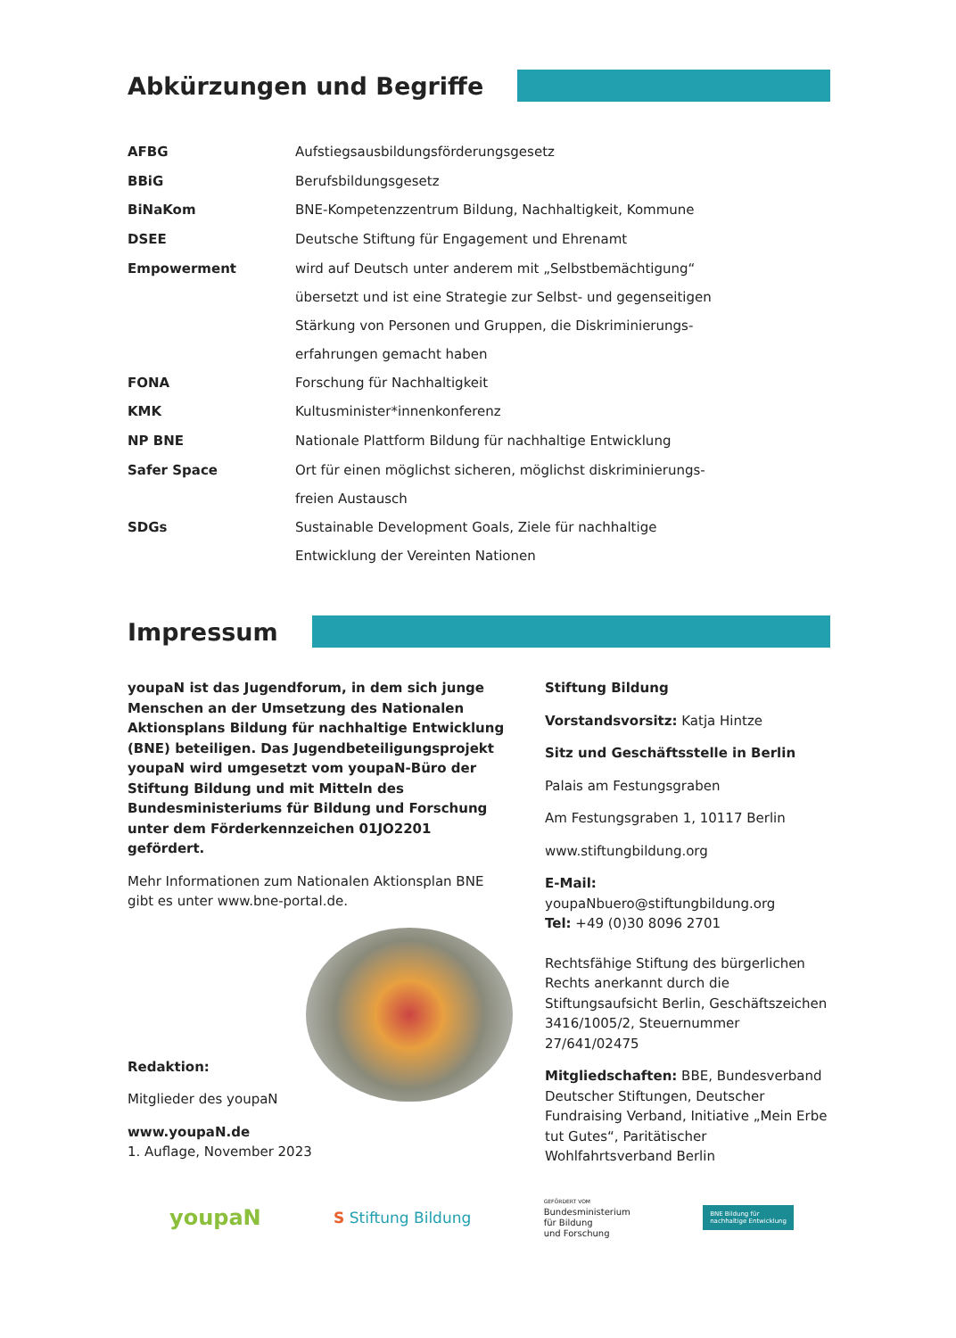Abkürzungen und Begriffe
| AFBG | Aufstiegsausbildungsförderungsgesetz |
| BBiG | Berufsbildungsgesetz |
| BiNaKom | BNE-Kompetenzzentrum Bildung, Nachhaltigkeit, Kommune |
| DSEE | Deutsche Stiftung für Engagement und Ehrenamt |
| Empowerment | wird auf Deutsch unter anderem mit „Selbstbemächtigung“ übersetzt und ist eine Strategie zur Selbst- und gegenseitigen Stärkung von Personen und Gruppen, die Diskriminierungs- erfahrungen gemacht haben |
| FONA | Forschung für Nachhaltigkeit |
| KMK | Kultusminister*innenkonferenz |
| NP BNE | Nationale Plattform Bildung für nachhaltige Entwicklung |
| Safer Space | Ort für einen möglichst sicheren, möglichst diskriminierungs- freien Austausch |
| SDGs | Sustainable Development Goals, Ziele für nachhaltige Entwicklung der Vereinten Nationen |
Impressum
youpaN ist das Jugendforum, in dem sich junge Menschen an der Umsetzung des Nationalen Aktionsplans Bildung für nachhaltige Entwicklung (BNE) beteiligen. Das Jugendbeteiligungsprojekt youpaN wird umgesetzt vom youpaN-Büro der Stiftung Bildung und mit Mitteln des Bundesministeriums für Bildung und Forschung unter dem Förderkennzeichen 01JO2201 gefördert.
Mehr Informationen zum Nationalen Aktionsplan BNE gibt es unter www.bne-portal.de.
Redaktion:
Mitglieder des youpaN
www.youpaN.de
1. Auflage, November 2023
Stiftung Bildung
Vorstandsvorsitz: Katja Hintze
Sitz und Geschäftsstelle in Berlin
Palais am Festungsgraben
Am Festungsgraben 1, 10117 Berlin
www.stiftungbildung.org
E-Mail: youpaNbuero@stiftungbildung.org
Tel: +49 (0)30 8096 2701
Rechtsfähige Stiftung des bürgerlichen Rechts anerkannt durch die Stiftungsaufsicht Berlin, Geschäftszeichen 3416/1005/2, Steuernummer 27/641/02475
Mitgliedschaften: BBE, Bundesverband Deutscher Stiftungen, Deutscher Fundraising Verband, Initiative „Mein Erbe tut Gutes“, Paritätischer Wohlfahrtsverband Berlin
youpaN
S Stiftung Bildung
GEFÖRDERT VOM
Bundesministerium
für Bildung
und Forschung
BNE Bildung für
nachhaltige Entwicklung